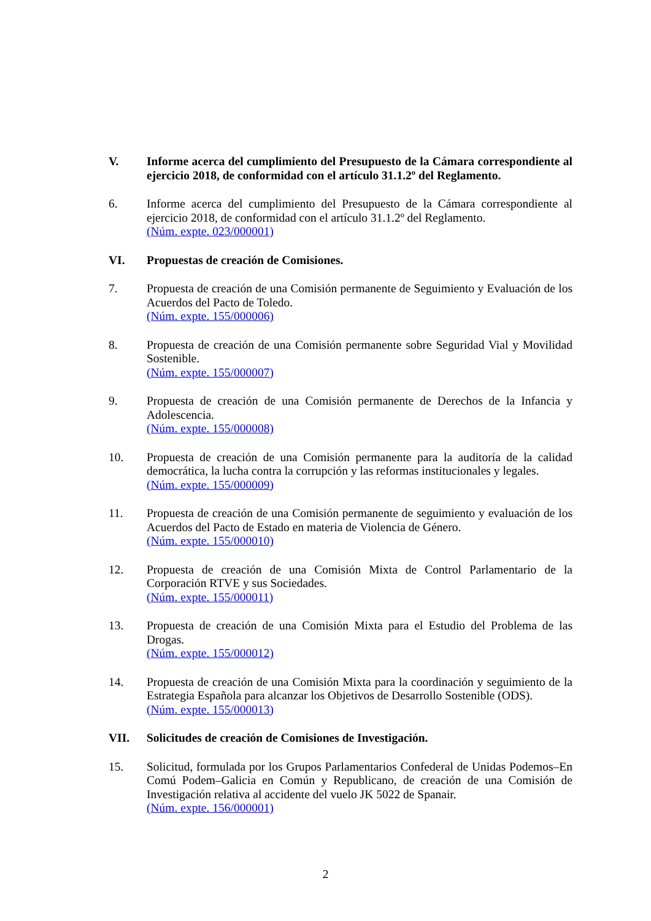V. Informe acerca del cumplimiento del Presupuesto de la Cámara correspondiente al ejercicio 2018, de conformidad con el artículo 31.1.2º del Reglamento.
6. Informe acerca del cumplimiento del Presupuesto de la Cámara correspondiente al ejercicio 2018, de conformidad con el artículo 31.1.2º del Reglamento.
(Núm. expte. 023/000001)
VI. Propuestas de creación de Comisiones.
7. Propuesta de creación de una Comisión permanente de Seguimiento y Evaluación de los Acuerdos del Pacto de Toledo.
(Núm. expte. 155/000006)
8. Propuesta de creación de una Comisión permanente sobre Seguridad Vial y Movilidad Sostenible.
(Núm. expte. 155/000007)
9. Propuesta de creación de una Comisión permanente de Derechos de la Infancia y Adolescencia.
(Núm. expte. 155/000008)
10. Propuesta de creación de una Comisión permanente para la auditoría de la calidad democrática, la lucha contra la corrupción y las reformas institucionales y legales.
(Núm. expte. 155/000009)
11. Propuesta de creación de una Comisión permanente de seguimiento y evaluación de los Acuerdos del Pacto de Estado en materia de Violencia de Género.
(Núm. expte. 155/000010)
12. Propuesta de creación de una Comisión Mixta de Control Parlamentario de la Corporación RTVE y sus Sociedades.
(Núm. expte. 155/000011)
13. Propuesta de creación de una Comisión Mixta para el Estudio del Problema de las Drogas.
(Núm. expte. 155/000012)
14. Propuesta de creación de una Comisión Mixta para la coordinación y seguimiento de la Estrategia Española para alcanzar los Objetivos de Desarrollo Sostenible (ODS).
(Núm. expte. 155/000013)
VII. Solicitudes de creación de Comisiones de Investigación.
15. Solicitud, formulada por los Grupos Parlamentarios Confederal de Unidas Podemos–En Comú Podem–Galicia en Común y Republicano, de creación de una Comisión de Investigación relativa al accidente del vuelo JK 5022 de Spanair.
(Núm. expte. 156/000001)
2